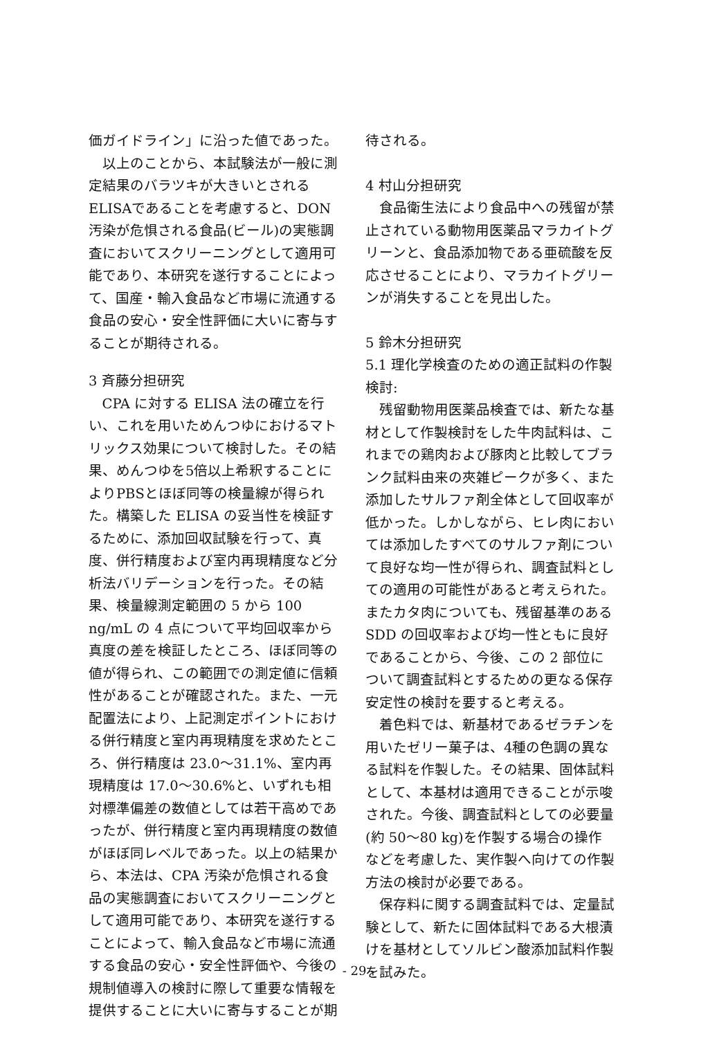価ガイドライン」に沿った値であった。
以上のことから、本試験法が一般に測定結果のバラツキが大きいとされるELISAであることを考慮すると、DON 汚染が危惧される食品(ビール)の実態調査においてスクリーニングとして適用可能であり、本研究を遂行することによって、国産・輸入食品など市場に流通する食品の安心・安全性評価に大いに寄与することが期待される。
3 斉藤分担研究
CPA に対する ELISA 法の確立を行い、これを用いためんつゆにおけるマトリックス効果について検討した。その結果、めんつゆを5倍以上希釈することによりPBSとほぼ同等の検量線が得られた。構築した ELISA の妥当性を検証するために、添加回収試験を行って、真度、併行精度および室内再現精度など分析法バリデーションを行った。その結果、検量線測定範囲の 5 から 100 ng/mL の 4 点について平均回収率から真度の差を検証したところ、ほぼ同等の値が得られ、この範囲での測定値に信頼性があることが確認された。また、一元配置法により、上記測定ポイントにおける併行精度と室内再現精度を求めたところ、併行精度は 23.0～31.1%、室内再現精度は 17.0～30.6%と、いずれも相対標準偏差の数値としては若干高めであったが、併行精度と室内再現精度の数値がほぼ同レベルであった。以上の結果から、本法は、CPA 汚染が危惧される食品の実態調査においてスクリーニングとして適用可能であり、本研究を遂行することによって、輸入食品など市場に流通する食品の安心・安全性評価や、今後の規制値導入の検討に際して重要な情報を提供することに大いに寄与することが期
待される。
4 村山分担研究
食品衛生法により食品中への残留が禁止されている動物用医薬品マラカイトグリーンと、食品添加物である亜硫酸を反応させることにより、マラカイトグリーンが消失することを見出した。
5 鈴木分担研究
5.1 理化学検査のための適正試料の作製検討:
残留動物用医薬品検査では、新たな基材として作製検討をした牛肉試料は、これまでの鶏肉および豚肉と比較してブランク試料由来の夾雑ピークが多く、また添加したサルファ剤全体として回収率が低かった。しかしながら、ヒレ肉においては添加したすべてのサルファ剤について良好な均一性が得られ、調査試料としての適用の可能性があると考えられた。またカタ肉についても、残留基準のある SDD の回収率および均一性ともに良好であることから、今後、この 2 部位について調査試料とするための更なる保存安定性の検討を要すると考える。
着色料では、新基材であるゼラチンを用いたゼリー菓子は、4種の色調の異なる試料を作製した。その結果、固体試料として、本基材は適用できることが示唆された。今後、調査試料としての必要量(約 50～80 kg)を作製する場合の操作などを考慮した、実作製へ向けての作製方法の検討が必要である。
保存料に関する調査試料では、定量試験として、新たに固体試料である大根漬けを基材としてソルビン酸添加試料作製を試みた。
- 29 -